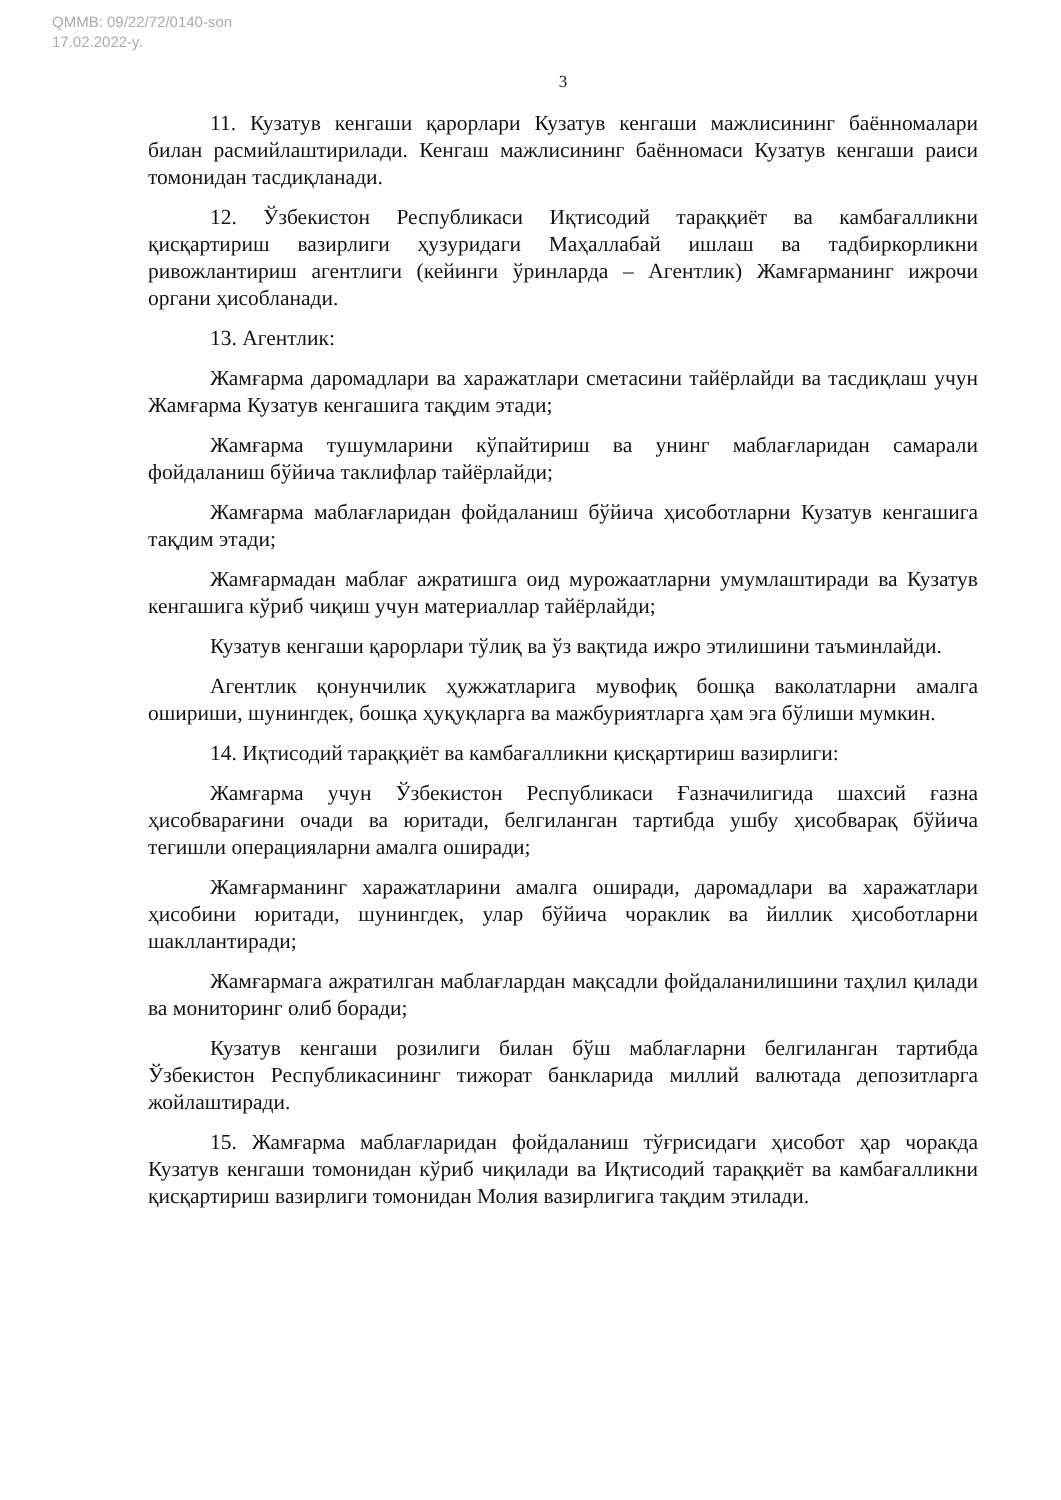QMMB: 09/22/72/0140-son
17.02.2022-y.
3
11. Кузатув кенгаши қарорлари Кузатув кенгаши мажлисининг баённомалари билан расмийлаштирилади. Кенгаш мажлисининг баённомаси Кузатув кенгаши раиси томонидан тасдиқланади.
12. Ўзбекистон Республикаси Иқтисодий тараққиёт ва камбағалликни қисқартириш вазирлиги ҳузуридаги Маҳаллабай ишлаш ва тадбиркорликни ривожлантириш агентлиги (кейинги ўринларда – Агентлик) Жамғарманинг ижрочи органи ҳисобланади.
13. Агентлик:
Жамғарма даромадлари ва харажатлари сметасини тайёрлайди ва тасдиқлаш учун Жамғарма Кузатув кенгашига тақдим этади;
Жамғарма тушумларини кўпайтириш ва унинг маблағларидан самарали фойдаланиш бўйича таклифлар тайёрлайди;
Жамғарма маблағларидан фойдаланиш бўйича ҳисоботларни Кузатув кенгашига тақдим этади;
Жамғармадан маблағ ажратишга оид мурожаатларни умумлаштиради ва Кузатув кенгашига кўриб чиқиш учун материаллар тайёрлайди;
Кузатув кенгаши қарорлари тўлиқ ва ўз вақтида ижро этилишини таъминлайди.
Агентлик қонунчилик ҳужжатларига мувофиқ бошқа ваколатларни амалга ошириши, шунингдек, бошқа ҳуқуқларга ва мажбуриятларга ҳам эга бўлиши мумкин.
14. Иқтисодий тараққиёт ва камбағалликни қисқартириш вазирлиги:
Жамғарма учун Ўзбекистон Республикаси Ғазначилигида шахсий ғазна ҳисобварағини очади ва юритади, белгиланган тартибда ушбу ҳисобварақ бўйича тегишли операцияларни амалга оширади;
Жамғарманинг харажатларини амалга оширади, даромадлари ва харажатлари ҳисобини юритади, шунингдек, улар бўйича чораклик ва йиллик ҳисоботларни шакллантиради;
Жамғармага ажратилган маблағлардан мақсадли фойдаланилишини таҳлил қилади ва мониторинг олиб боради;
Кузатув кенгаши розилиги билан бўш маблағларни белгиланган тартибда Ўзбекистон Республикасининг тижорат банкларида миллий валютада депозитларга жойлаштиради.
15. Жамғарма маблағларидан фойдаланиш тўғрисидаги ҳисобот ҳар чоракда Кузатув кенгаши томонидан кўриб чиқилади ва Иқтисодий тараққиёт ва камбағалликни қисқартириш вазирлиги томонидан Молия вазирлигига тақдим этилади.